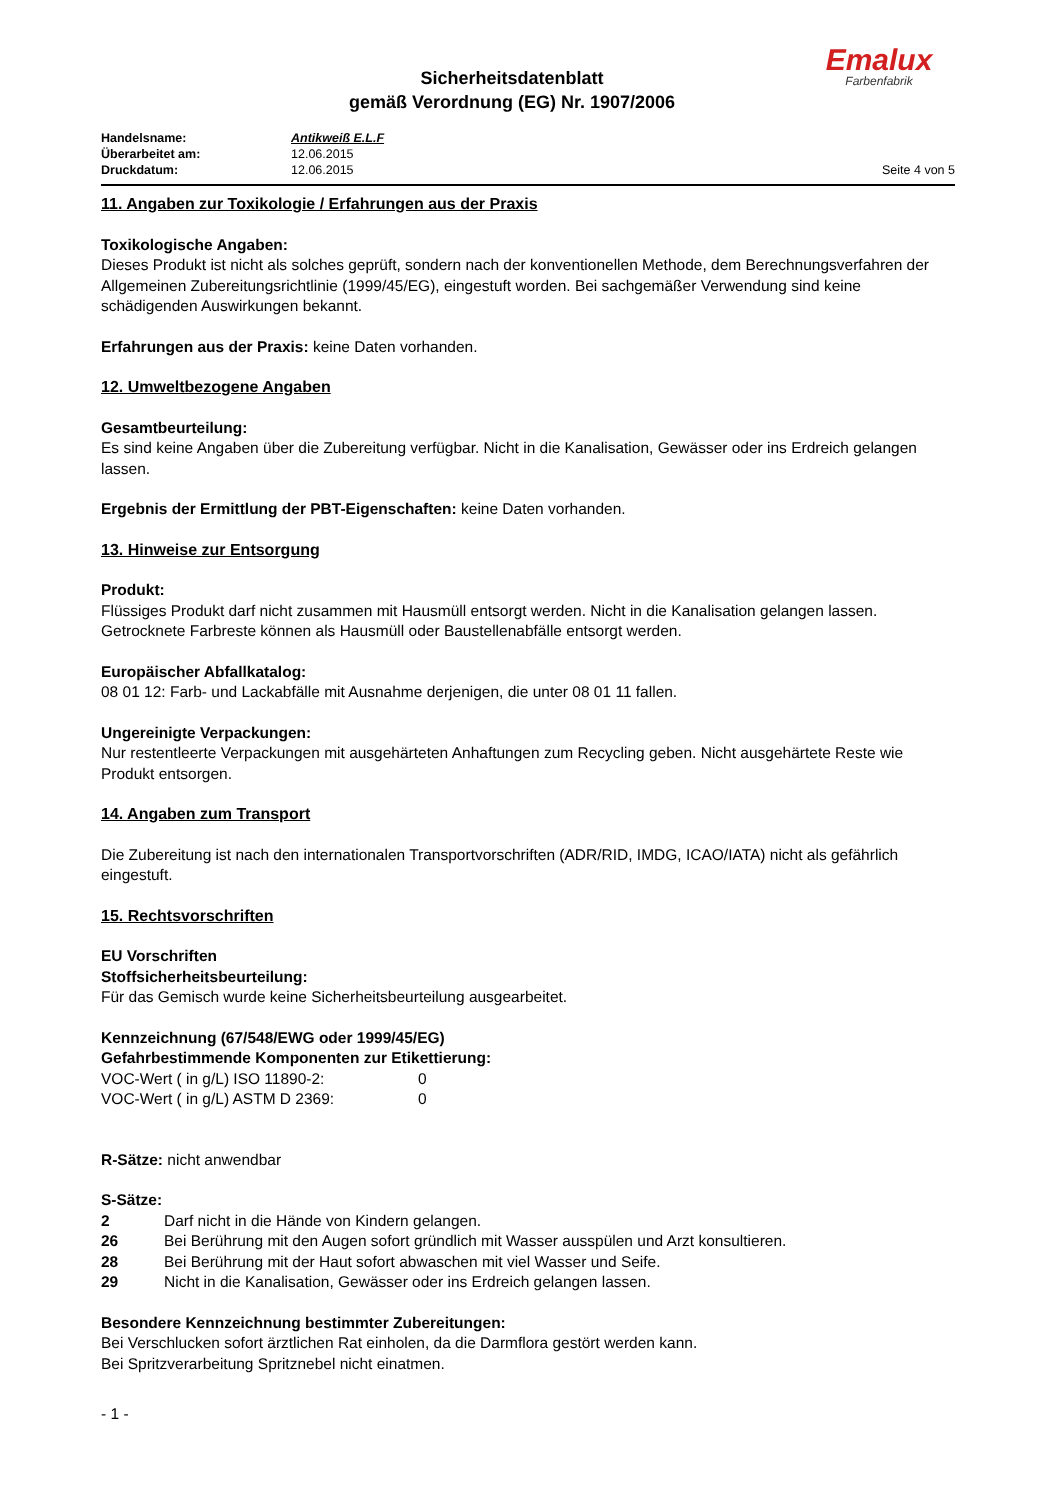Sicherheitsdatenblatt
gemäß Verordnung (EG) Nr. 1907/2006
Emalux
Farbenfabrik
Handelsname: Antikweiß E.L.F
Überarbeitet am: 12.06.2015
Druckdatum: 12.06.2015 Seite 4 von 5
11. Angaben zur Toxikologie / Erfahrungen aus der Praxis
Toxikologische Angaben:
Dieses Produkt ist nicht als solches geprüft, sondern nach der konventionellen Methode, dem Berechnungsverfahren der Allgemeinen Zubereitungsrichtlinie (1999/45/EG), eingestuft worden. Bei sachgemäßer Verwendung sind keine schädigenden Auswirkungen bekannt.
Erfahrungen aus der Praxis: keine Daten vorhanden.
12. Umweltbezogene Angaben
Gesamtbeurteilung:
Es sind keine Angaben über die Zubereitung verfügbar. Nicht in die Kanalisation, Gewässer oder ins Erdreich gelangen lassen.
Ergebnis der Ermittlung der PBT-Eigenschaften: keine Daten vorhanden.
13. Hinweise zur Entsorgung
Produkt:
Flüssiges Produkt darf nicht zusammen mit Hausmüll entsorgt werden. Nicht in die Kanalisation gelangen lassen. Getrocknete Farbreste können als Hausmüll oder Baustellenabfälle entsorgt werden.
Europäischer Abfallkatalog:
08 01 12: Farb- und Lackabfälle mit Ausnahme derjenigen, die unter 08 01 11 fallen.
Ungereinigte Verpackungen:
Nur restentleerte Verpackungen mit ausgehärteten Anhaftungen zum Recycling geben. Nicht ausgehärtete Reste wie Produkt entsorgen.
14. Angaben zum Transport
Die Zubereitung ist nach den internationalen Transportvorschriften (ADR/RID, IMDG, ICAO/IATA) nicht als gefährlich eingestuft.
15. Rechtsvorschriften
EU Vorschriften
Stoffsicherheitsbeurteilung:
Für das Gemisch wurde keine Sicherheitsbeurteilung ausgearbeitet.
Kennzeichnung (67/548/EWG oder 1999/45/EG)
Gefahrbestimmende Komponenten zur Etikettierung:
VOC-Wert ( in g/L) ISO 11890-2: 0
VOC-Wert ( in g/L) ASTM D 2369: 0
R-Sätze: nicht anwendbar
S-Sätze:
2 Darf nicht in die Hände von Kindern gelangen.
26 Bei Berührung mit den Augen sofort gründlich mit Wasser ausspülen und Arzt konsultieren.
28 Bei Berührung mit der Haut sofort abwaschen mit viel Wasser und Seife.
29 Nicht in die Kanalisation, Gewässer oder ins Erdreich gelangen lassen.
Besondere Kennzeichnung bestimmter Zubereitungen:
Bei Verschlucken sofort ärztlichen Rat einholen, da die Darmflora gestört werden kann.
Bei Spritzverarbeitung Spritznebel nicht einatmen.
- 1 -